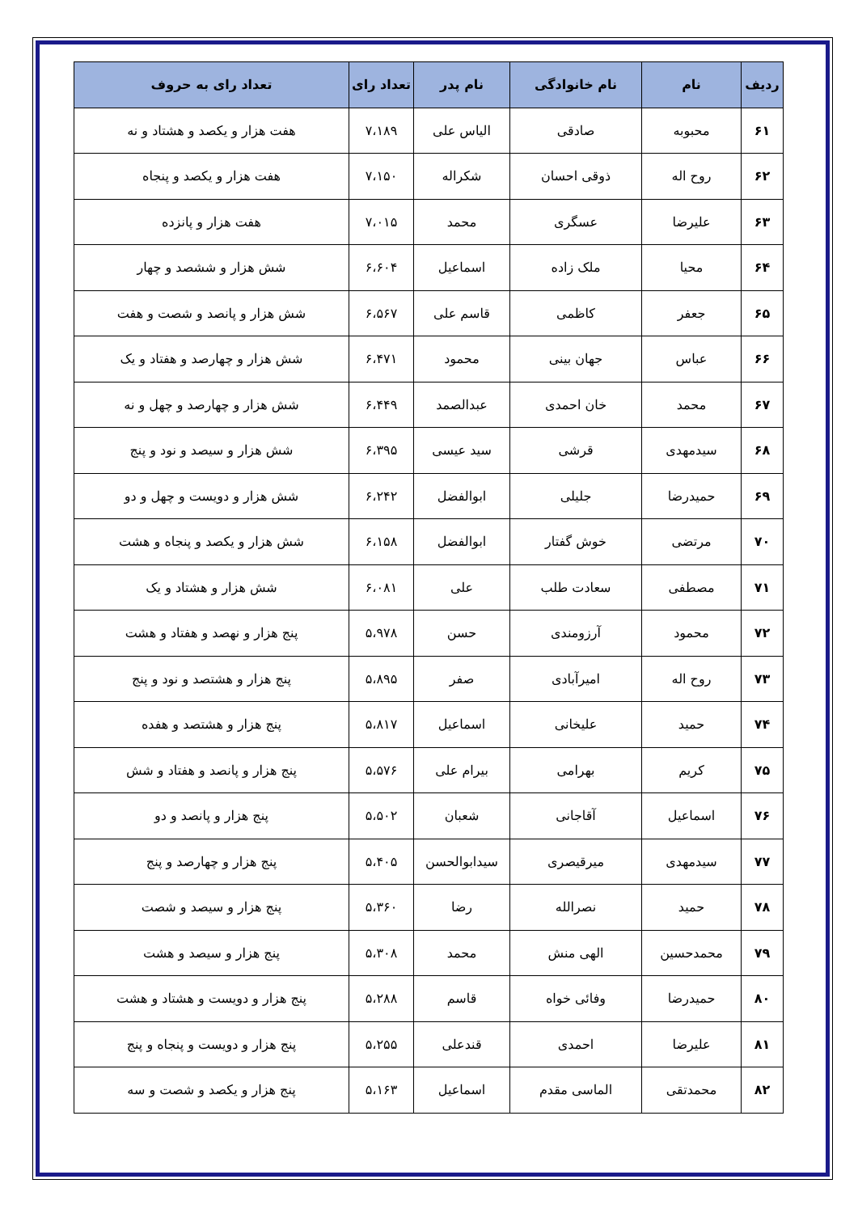| ردیف | نام | نام خانوادگی | نام پدر | تعداد رای | تعداد رای به حروف |
| --- | --- | --- | --- | --- | --- |
| ۶۱ | محبوبه | صادقی | الیاس علی | ۷،۱۸۹ | هفت هزار و یکصد و هشتاد و نه |
| ۶۲ | روح اله | ذوقی احسان | شکراله | ۷،۱۵۰ | هفت هزار و یکصد و پنجاه |
| ۶۳ | علیرضا | عسگری | محمد | ۷،۰۱۵ | هفت هزار و پانزده |
| ۶۴ | محیا | ملک زاده | اسماعیل | ۶،۶۰۴ | شش هزار و ششصد و چهار |
| ۶۵ | جعفر | کاظمی | قاسم علی | ۶،۵۶۷ | شش هزار و پانصد و شصت و هفت |
| ۶۶ | عباس | جهان بینی | محمود | ۶،۴۷۱ | شش هزار و چهارصد و هفتاد و یک |
| ۶۷ | محمد | خان احمدی | عبدالصمد | ۶،۴۴۹ | شش هزار و چهارصد و چهل و نه |
| ۶۸ | سیدمهدی | قرشی | سید عیسی | ۶،۳۹۵ | شش هزار و سیصد و نود و پنج |
| ۶۹ | حمیدرضا | جلیلی | ابوالفضل | ۶،۲۴۲ | شش هزار و دویست و چهل و دو |
| ۷۰ | مرتضی | خوش گفتار | ابوالفضل | ۶،۱۵۸ | شش هزار و یکصد و پنجاه و هشت |
| ۷۱ | مصطفی | سعادت طلب | علی | ۶،۰۸۱ | شش هزار و هشتاد و یک |
| ۷۲ | محمود | آرزومندی | حسن | ۵،۹۷۸ | پنج هزار و نهصد و هفتاد و هشت |
| ۷۳ | روح اله | امیرآبادی | صفر | ۵،۸۹۵ | پنج هزار و هشتصد و نود و پنج |
| ۷۴ | حمید | علیخانی | اسماعیل | ۵،۸۱۷ | پنج هزار و هشتصد و هفده |
| ۷۵ | کریم | بهرامی | بیرام علی | ۵،۵۷۶ | پنج هزار و پانصد و هفتاد و شش |
| ۷۶ | اسماعیل | آقاجانی | شعبان | ۵،۵۰۲ | پنج هزار و پانصد و دو |
| ۷۷ | سیدمهدی | میرقیصری | سیدابوالحسن | ۵،۴۰۵ | پنج هزار و چهارصد و پنج |
| ۷۸ | حمید | نصرالله | رضا | ۵،۳۶۰ | پنج هزار و سیصد و شصت |
| ۷۹ | محمدحسین | الهی منش | محمد | ۵،۳۰۸ | پنج هزار و سیصد و هشت |
| ۸۰ | حمیدرضا | وفائی خواه | قاسم | ۵،۲۸۸ | پنج هزار و دویست و هشتاد و هشت |
| ۸۱ | علیرضا | احمدی | قندعلی | ۵،۲۵۵ | پنج هزار و دویست و پنجاه و پنج |
| ۸۲ | محمدتقی | الماسی مقدم | اسماعیل | ۵،۱۶۳ | پنج هزار و یکصد و شصت و سه |